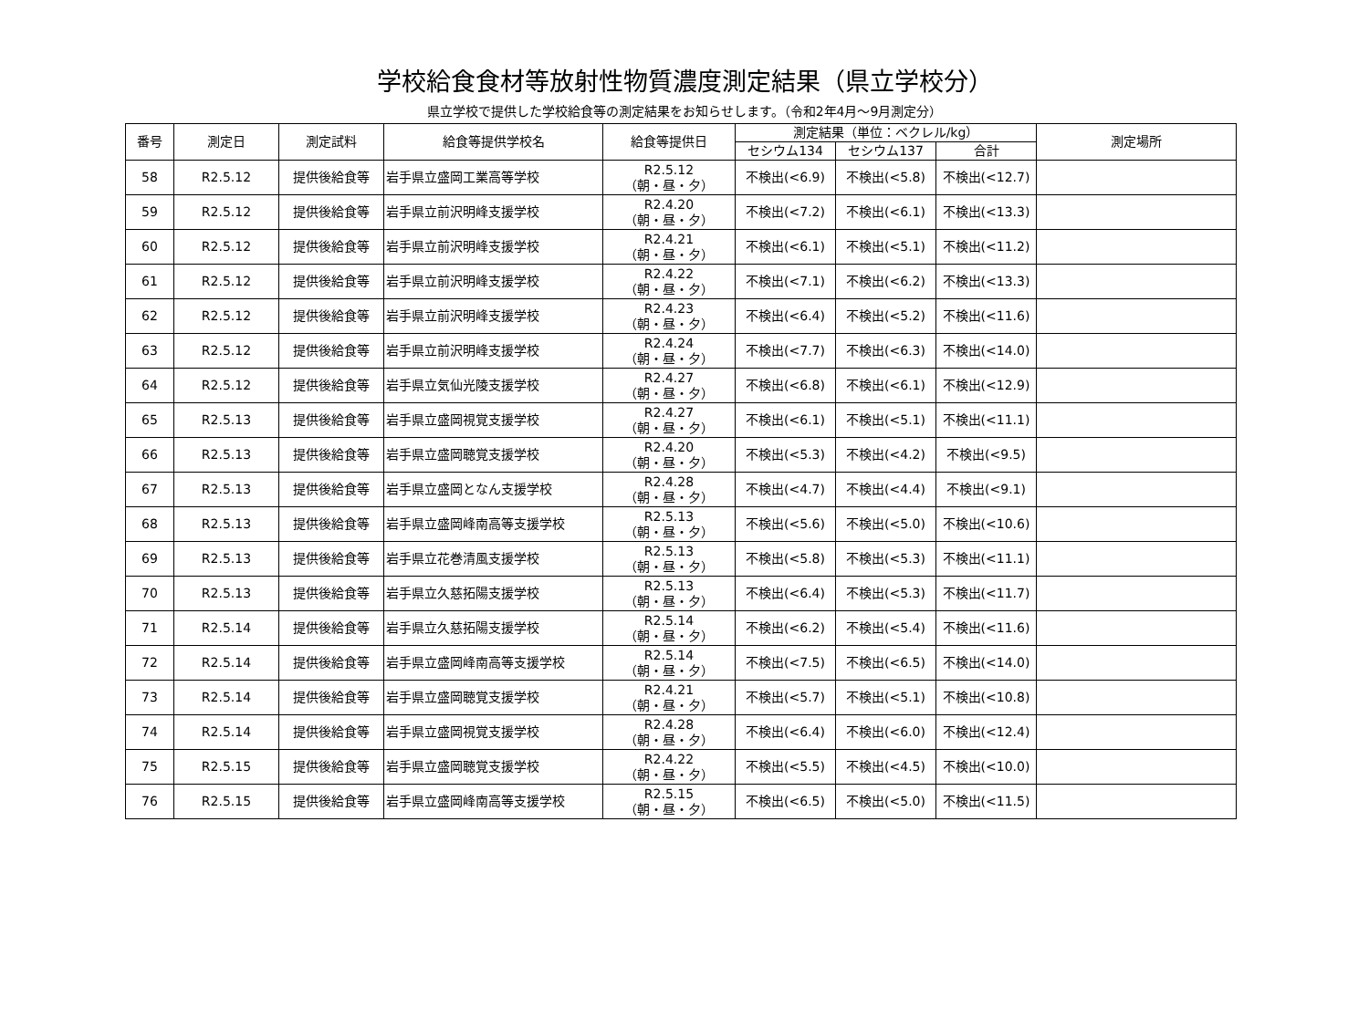学校給食食材等放射性物質濃度測定結果（県立学校分）
県立学校で提供した学校給食等の測定結果をお知らせします。（令和2年4月～9月測定分）
| 番号 | 測定日 | 測定試料 | 給食等提供学校名 | 給食等提供日 | 測定結果（単位：ベクレル/kg） | | | 測定場所 |
| --- | --- | --- | --- | --- | --- | --- | --- | --- |
| | | | | | セシウム134 | セシウム137 | 合計 | |
| 58 | R2.5.12 | 提供後給食等 | 岩手県立盛岡工業高等学校 | R2.5.12 （朝・昼・夕） | 不検出(<6.9) | 不検出(<5.8) | 不検出(<12.7) | |
| 59 | R2.5.12 | 提供後給食等 | 岩手県立前沢明峰支援学校 | R2.4.20 （朝・昼・夕） | 不検出(<7.2) | 不検出(<6.1) | 不検出(<13.3) | |
| 60 | R2.5.12 | 提供後給食等 | 岩手県立前沢明峰支援学校 | R2.4.21 （朝・昼・夕） | 不検出(<6.1) | 不検出(<5.1) | 不検出(<11.2) | |
| 61 | R2.5.12 | 提供後給食等 | 岩手県立前沢明峰支援学校 | R2.4.22 （朝・昼・夕） | 不検出(<7.1) | 不検出(<6.2) | 不検出(<13.3) | |
| 62 | R2.5.12 | 提供後給食等 | 岩手県立前沢明峰支援学校 | R2.4.23 （朝・昼・夕） | 不検出(<6.4) | 不検出(<5.2) | 不検出(<11.6) | |
| 63 | R2.5.12 | 提供後給食等 | 岩手県立前沢明峰支援学校 | R2.4.24 （朝・昼・夕） | 不検出(<7.7) | 不検出(<6.3) | 不検出(<14.0) | |
| 64 | R2.5.12 | 提供後給食等 | 岩手県立気仙光陵支援学校 | R2.4.27 （朝・昼・夕） | 不検出(<6.8) | 不検出(<6.1) | 不検出(<12.9) | |
| 65 | R2.5.13 | 提供後給食等 | 岩手県立盛岡視覚支援学校 | R2.4.27 （朝・昼・夕） | 不検出(<6.1) | 不検出(<5.1) | 不検出(<11.1) | |
| 66 | R2.5.13 | 提供後給食等 | 岩手県立盛岡聴覚支援学校 | R2.4.20 （朝・昼・夕） | 不検出(<5.3) | 不検出(<4.2) | 不検出(<9.5) | |
| 67 | R2.5.13 | 提供後給食等 | 岩手県立盛岡となん支援学校 | R2.4.28 （朝・昼・夕） | 不検出(<4.7) | 不検出(<4.4) | 不検出(<9.1) | |
| 68 | R2.5.13 | 提供後給食等 | 岩手県立盛岡峰南高等支援学校 | R2.5.13 （朝・昼・夕） | 不検出(<5.6) | 不検出(<5.0) | 不検出(<10.6) | |
| 69 | R2.5.13 | 提供後給食等 | 岩手県立花巻清風支援学校 | R2.5.13 （朝・昼・夕） | 不検出(<5.8) | 不検出(<5.3) | 不検出(<11.1) | |
| 70 | R2.5.13 | 提供後給食等 | 岩手県立久慈拓陽支援学校 | R2.5.13 （朝・昼・夕） | 不検出(<6.4) | 不検出(<5.3) | 不検出(<11.7) | |
| 71 | R2.5.14 | 提供後給食等 | 岩手県立久慈拓陽支援学校 | R2.5.14 （朝・昼・夕） | 不検出(<6.2) | 不検出(<5.4) | 不検出(<11.6) | |
| 72 | R2.5.14 | 提供後給食等 | 岩手県立盛岡峰南高等支援学校 | R2.5.14 （朝・昼・夕） | 不検出(<7.5) | 不検出(<6.5) | 不検出(<14.0) | |
| 73 | R2.5.14 | 提供後給食等 | 岩手県立盛岡聴覚支援学校 | R2.4.21 （朝・昼・夕） | 不検出(<5.7) | 不検出(<5.1) | 不検出(<10.8) | |
| 74 | R2.5.14 | 提供後給食等 | 岩手県立盛岡視覚支援学校 | R2.4.28 （朝・昼・夕） | 不検出(<6.4) | 不検出(<6.0) | 不検出(<12.4) | |
| 75 | R2.5.15 | 提供後給食等 | 岩手県立盛岡聴覚支援学校 | R2.4.22 （朝・昼・夕） | 不検出(<5.5) | 不検出(<4.5) | 不検出(<10.0) | |
| 76 | R2.5.15 | 提供後給食等 | 岩手県立盛岡峰南高等支援学校 | R2.5.15 （朝・昼・夕） | 不検出(<6.5) | 不検出(<5.0) | 不検出(<11.5) | |